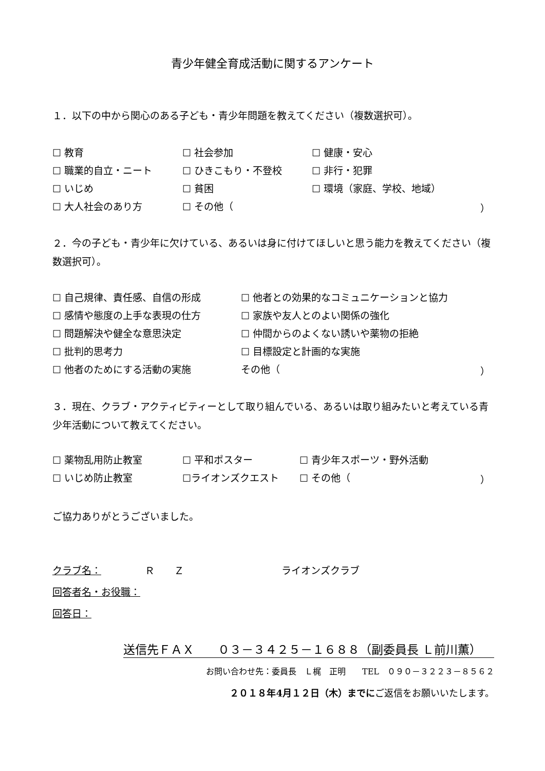青少年健全育成活動に関するアンケート
１．以下の中から関心のある子ども・青少年問題を教えてください（複数選択可）。
☐ 教育 ☐ 社会参加 ☐ 健康・安心
☐ 職業的自立・ニート ☐ ひきこもり・不登校 ☐ 非行・犯罪
☐ いじめ ☐ 貧困 ☐ 環境（家庭、学校、地域）
☐ 大人社会のあり方 ☐ その他（ ）
２．今の子ども・青少年に欠けている、あるいは身に付けてほしいと思う能力を教えてください（複数選択可）。
☐ 自己規律、責任感、自信の形成 ☐ 他者との効果的なコミュニケーションと協力
☐ 感情や態度の上手な表現の仕方 ☐ 家族や友人とのよい関係の強化
☐ 問題解決や健全な意思決定 ☐ 仲間からのよくない誘いや薬物の拒絶
☐ 批判的思考力 ☐ 目標設定と計画的な実施
☐ 他者のためにする活動の実施 その他（ ）
３．現在、クラブ・アクティビティーとして取り組んでいる、あるいは取り組みたいと考えている青少年活動について教えてください。
☐ 薬物乱用防止教室 ☐ 平和ポスター ☐ 青少年スポーツ・野外活動
☐ いじめ防止教室 ☐ライオンズクエスト ☐ その他（ ）
ご協力ありがとうございました。
クラブ名： Ｒ　　Ｚ ライオンズクラブ
回答者名・お役職：
回答日：
送信先ＦＡＸ　　０３－３４２５－１６８８（副委員長 Ｌ前川薫）
お問い合わせ先：委員長　Ｌ梶　正明　　TEL　０９０－３２２３－８５６２
２０１８年4月１２日（木）までにご返信をお願いいたします。